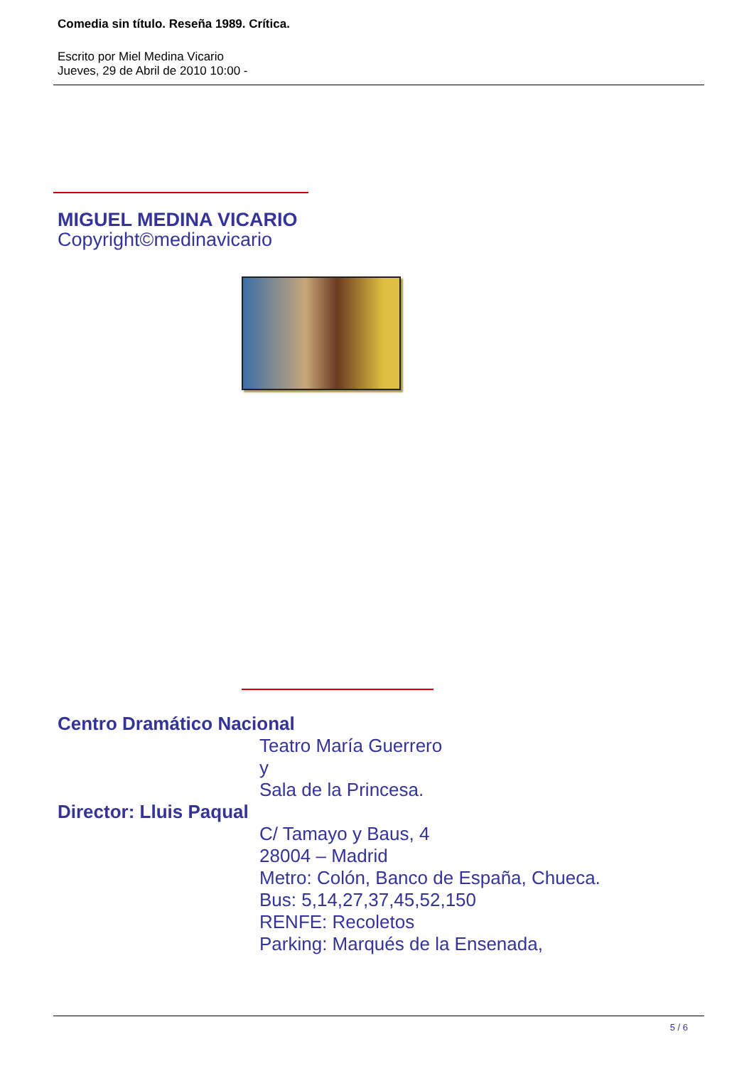Comedia sin título. Reseña 1989. Crítica.
Escrito por Miel Medina Vicario
Jueves, 29 de Abril de 2010 10:00 -
MIGUEL MEDINA VICARIO
Copyright©medinavicario
Centro Dramático Nacional
Teatro María Guerrero
y
Sala de la Princesa.
Director: Lluis Paqual
C/ Tamayo y Baus, 4
28004 – Madrid
Metro: Colón, Banco de España, Chueca.
Bus: 5,14,27,37,45,52,150
RENFE: Recoletos
Parking: Marqués de la Ensenada,
5 / 6